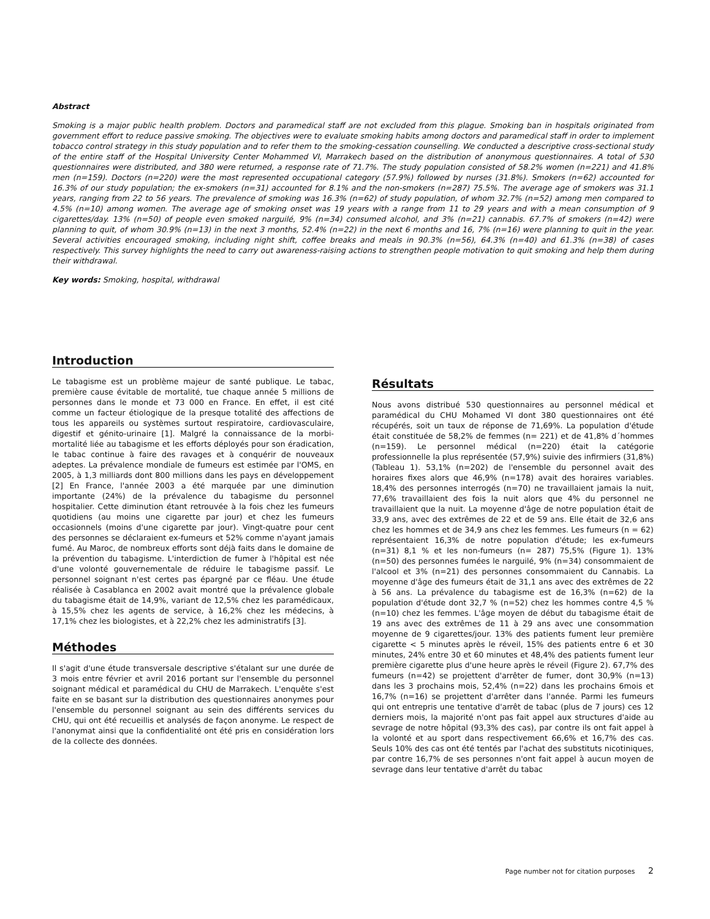Abstract
Smoking is a major public health problem. Doctors and paramedical staff are not excluded from this plague. Smoking ban in hospitals originated from government effort to reduce passive smoking. The objectives were to evaluate smoking habits among doctors and paramedical staff in order to implement tobacco control strategy in this study population and to refer them to the smoking-cessation counselling. We conducted a descriptive cross-sectional study of the entire staff of the Hospital University Center Mohammed VI, Marrakech based on the distribution of anonymous questionnaires. A total of 530 questionnaires were distributed, and 380 were returned, a response rate of 71.7%. The study population consisted of 58.2% women (n=221) and 41.8% men (n=159). Doctors (n=220) were the most represented occupational category (57.9%) followed by nurses (31.8%). Smokers (n=62) accounted for 16.3% of our study population; the ex-smokers (n=31) accounted for 8.1% and the non-smokers (n=287) 75.5%. The average age of smokers was 31.1 years, ranging from 22 to 56 years. The prevalence of smoking was 16.3% (n=62) of study population, of whom 32.7% (n=52) among men compared to 4.5% (n=10) among women. The average age of smoking onset was 19 years with a range from 11 to 29 years and with a mean consumption of 9 cigarettes/day. 13% (n=50) of people even smoked narguilé, 9% (n=34) consumed alcohol, and 3% (n=21) cannabis. 67.7% of smokers (n=42) were planning to quit, of whom 30.9% (n=13) in the next 3 months, 52.4% (n=22) in the next 6 months and 16, 7% (n=16) were planning to quit in the year. Several activities encouraged smoking, including night shift, coffee breaks and meals in 90.3% (n=56), 64.3% (n=40) and 61.3% (n=38) of cases respectively. This survey highlights the need to carry out awareness-raising actions to strengthen people motivation to quit smoking and help them during their withdrawal.
Key words: Smoking, hospital, withdrawal
Introduction
Le tabagisme est un problème majeur de santé publique. Le tabac, première cause évitable de mortalité, tue chaque année 5 millions de personnes dans le monde et 73 000 en France. En effet, il est cité comme un facteur étiologique de la presque totalité des affections de tous les appareils ou systèmes surtout respiratoire, cardiovasculaire, digestif et génito-urinaire [1]. Malgré la connaissance de la morbi-mortalité liée au tabagisme et les efforts déployés pour son éradication, le tabac continue à faire des ravages et à conquérir de nouveaux adeptes. La prévalence mondiale de fumeurs est estimée par l'OMS, en 2005, à 1,3 milliards dont 800 millions dans les pays en développement [2] En France, l'année 2003 a été marquée par une diminution importante (24%) de la prévalence du tabagisme du personnel hospitalier. Cette diminution étant retrouvée à la fois chez les fumeurs quotidiens (au moins une cigarette par jour) et chez les fumeurs occasionnels (moins d'une cigarette par jour). Vingt-quatre pour cent des personnes se déclaraient ex-fumeurs et 52% comme n'ayant jamais fumé. Au Maroc, de nombreux efforts sont déjà faits dans le domaine de la prévention du tabagisme. L'interdiction de fumer à l'hôpital est née d'une volonté gouvernementale de réduire le tabagisme passif. Le personnel soignant n'est certes pas épargné par ce fléau. Une étude réalisée à Casablanca en 2002 avait montré que la prévalence globale du tabagisme était de 14,9%, variant de 12,5% chez les paramédicaux, à 15,5% chez les agents de service, à 16,2% chez les médecins, à 17,1% chez les biologistes, et à 22,2% chez les administratifs [3].
Méthodes
Il s'agit d'une étude transversale descriptive s'étalant sur une durée de 3 mois entre février et avril 2016 portant sur l'ensemble du personnel soignant médical et paramédical du CHU de Marrakech. L'enquête s'est faite en se basant sur la distribution des questionnaires anonymes pour l'ensemble du personnel soignant au sein des différents services du CHU, qui ont été recueillis et analysés de façon anonyme. Le respect de l'anonymat ainsi que la confidentialité ont été pris en considération lors de la collecte des données.
Résultats
Nous avons distribué 530 questionnaires au personnel médical et paramédical du CHU Mohamed VI dont 380 questionnaires ont été récupérés, soit un taux de réponse de 71,69%. La population d'étude était constituée de 58,2% de femmes (n= 221) et de 41,8% d´hommes (n=159). Le personnel médical (n=220) était la catégorie professionnelle la plus représentée (57,9%) suivie des infirmiers (31,8%) (Tableau 1). 53,1% (n=202) de l'ensemble du personnel avait des horaires fixes alors que 46,9% (n=178) avait des horaires variables. 18,4% des personnes interrogés (n=70) ne travaillaient jamais la nuit, 77,6% travaillaient des fois la nuit alors que 4% du personnel ne travaillaient que la nuit. La moyenne d'âge de notre population était de 33,9 ans, avec des extrêmes de 22 et de 59 ans. Elle était de 32,6 ans chez les hommes et de 34,9 ans chez les femmes. Les fumeurs (n = 62) représentaient 16,3% de notre population d'étude; les ex-fumeurs (n=31) 8,1 % et les non-fumeurs (n= 287) 75,5% (Figure 1). 13% (n=50) des personnes fumées le narguilé, 9% (n=34) consommaient de l'alcool et 3% (n=21) des personnes consommaient du Cannabis. La moyenne d'âge des fumeurs était de 31,1 ans avec des extrêmes de 22 à 56 ans. La prévalence du tabagisme est de 16,3% (n=62) de la population d'étude dont 32,7 % (n=52) chez les hommes contre 4,5 % (n=10) chez les femmes. L'âge moyen de début du tabagisme était de 19 ans avec des extrêmes de 11 à 29 ans avec une consommation moyenne de 9 cigarettes/jour. 13% des patients fument leur première cigarette < 5 minutes après le réveil, 15% des patients entre 6 et 30 minutes, 24% entre 30 et 60 minutes et 48,4% des patients fument leur première cigarette plus d'une heure après le réveil (Figure 2). 67,7% des fumeurs (n=42) se projettent d'arrêter de fumer, dont 30,9% (n=13) dans les 3 prochains mois, 52,4% (n=22) dans les prochains 6mois et 16,7% (n=16) se projettent d'arrêter dans l'année. Parmi les fumeurs qui ont entrepris une tentative d'arrêt de tabac (plus de 7 jours) ces 12 derniers mois, la majorité n'ont pas fait appel aux structures d'aide au sevrage de notre hôpital (93,3% des cas), par contre ils ont fait appel à la volonté et au sport dans respectivement 66,6% et 16,7% des cas. Seuls 10% des cas ont été tentés par l'achat des substituts nicotiniques, par contre 16,7% de ses personnes n'ont fait appel à aucun moyen de sevrage dans leur tentative d'arrêt du tabac
Page number not for citation purposes 2